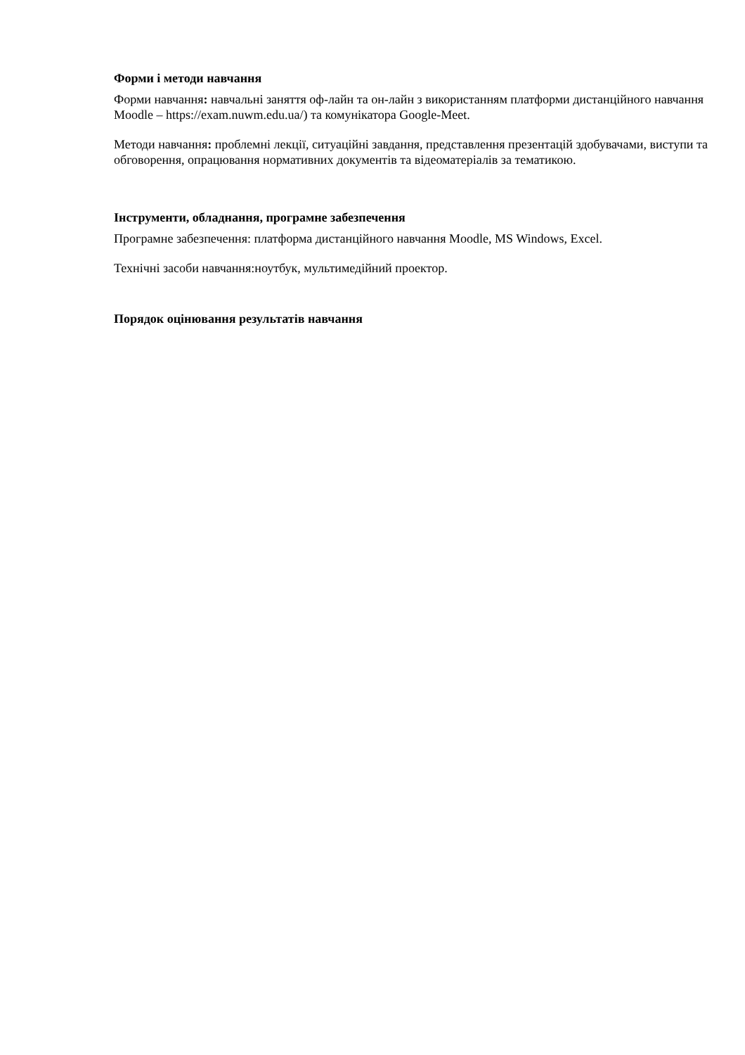Форми і методи навчання
Форми навчання: навчальні заняття оф-лайн та он-лайн з використанням платформи дистанційного навчання Moodle – https://exam.nuwm.edu.ua/) та комунікатора Google-Meet.
Методи навчання: проблемні лекції, ситуаційні завдання, представлення презентацій здобувачами, виступи та обговорення, опрацювання нормативних документів та відеоматеріалів за тематикою.
Інструменти, обладнання, програмне забезпечення
Програмне забезпечення: платформа дистанційного навчання Moodle, MS Windows, Excel.
Технічні засоби навчання:ноутбук, мультимедійний проектор.
Порядок оцінювання результатів навчання